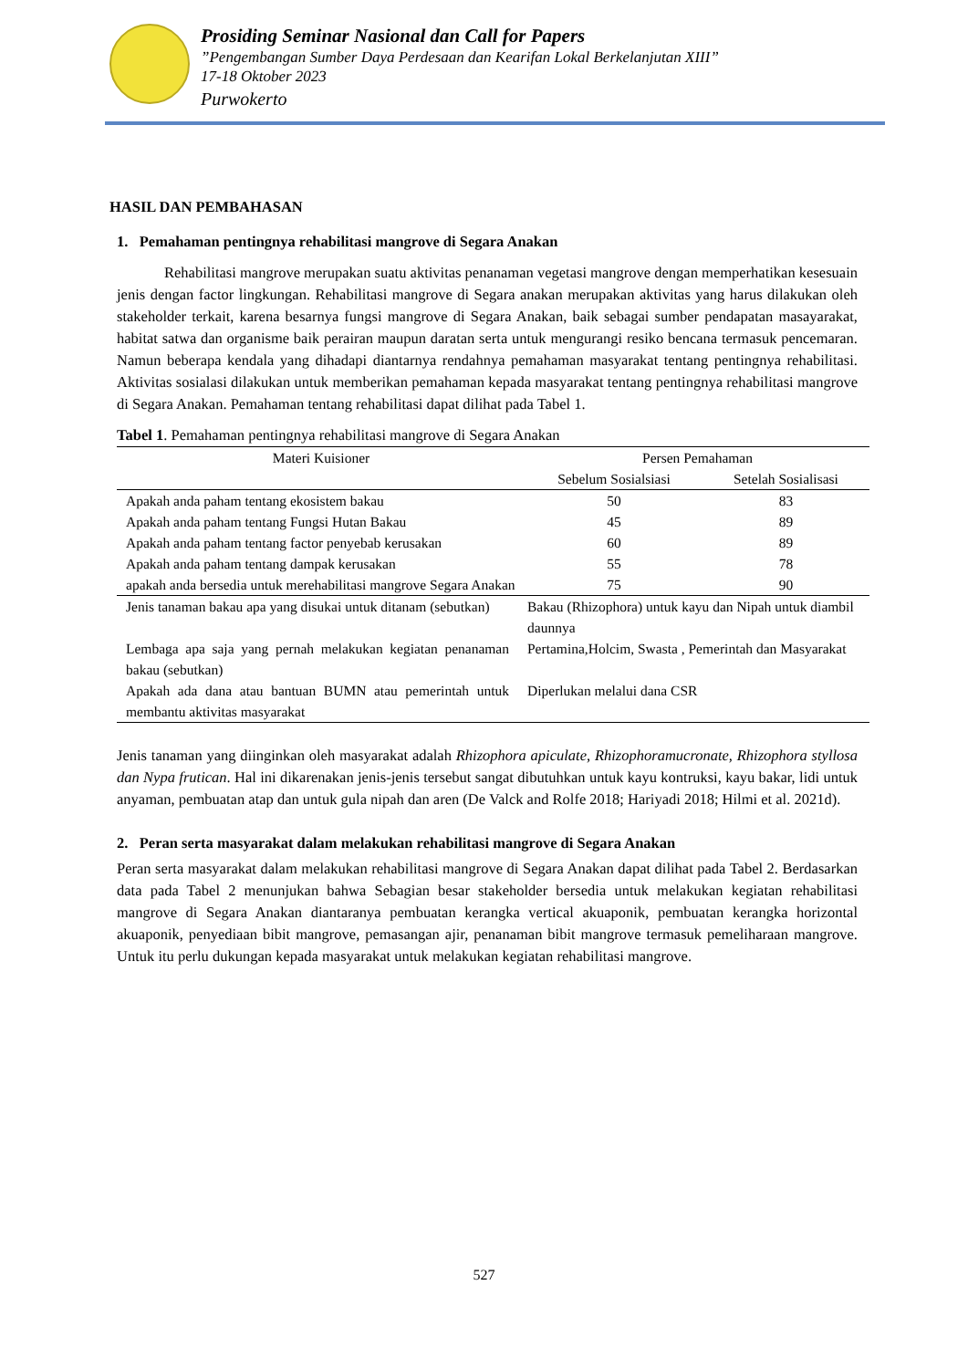Prosiding Seminar Nasional dan Call for Papers
”Pengembangan Sumber Daya Perdesaan dan Kearifan Lokal Berkelanjutan XIII”
17-18 Oktober 2023
Purwokerto
HASIL DAN PEMBAHASAN
1. Pemahaman pentingnya rehabilitasi mangrove di Segara Anakan
Rehabilitasi mangrove merupakan suatu aktivitas penanaman vegetasi mangrove dengan memperhatikan kesesuain jenis dengan factor lingkungan. Rehabilitasi mangrove di Segara anakan merupakan aktivitas yang harus dilakukan oleh stakeholder terkait, karena besarnya fungsi mangrove di Segara Anakan, baik sebagai sumber pendapatan masayarakat, habitat satwa dan organisme baik perairan maupun daratan serta untuk mengurangi resiko bencana termasuk pencemaran. Namun beberapa kendala yang dihadapi diantarnya rendahnya pemahaman masyarakat tentang pentingnya rehabilitasi. Aktivitas sosialasi dilakukan untuk memberikan pemahaman kepada masyarakat tentang pentingnya rehabilitasi mangrove di Segara Anakan. Pemahaman tentang rehabilitasi dapat dilihat pada Tabel 1.
Tabel 1. Pemahaman pentingnya rehabilitasi mangrove di Segara Anakan
| Materi Kuisioner | | Persen Pemahaman | |
| --- | --- | --- | --- |
| | | Sebelum Sosialsiasi | Setelah Sosialisasi |
| Apakah anda paham tentang ekosistem bakau | | 50 | 83 |
| Apakah anda paham tentang Fungsi Hutan Bakau | | 45 | 89 |
| Apakah anda paham tentang factor penyebab kerusakan | | 60 | 89 |
| Apakah anda paham tentang dampak kerusakan | | 55 | 78 |
| apakah anda bersedia untuk merehabilitasi mangrove Segara Anakan | | 75 | 90 |
| Jenis tanaman bakau apa yang disukai untuk ditanam (sebutkan) | Bakau (Rhizophora) untuk kayu dan Nipah untuk diambil daunnya | | |
| Lembaga apa saja yang pernah melakukan kegiatan penanaman bakau (sebutkan) | Pertamina,Holcim, Swasta , Pemerintah dan Masyarakat | | |
| Apakah ada dana atau bantuan BUMN atau pemerintah untuk membantu aktivitas masyarakat | Diperlukan melalui dana CSR | | |
Jenis tanaman yang diinginkan oleh masyarakat adalah Rhizophora apiculate, Rhizophoramucronate, Rhizophora styllosa dan Nypa frutican. Hal ini dikarenakan jenis-jenis tersebut sangat dibutuhkan untuk kayu kontruksi, kayu bakar, lidi untuk anyaman, pembuatan atap dan untuk gula nipah dan aren (De Valck and Rolfe 2018; Hariyadi 2018; Hilmi et al. 2021d).
2. Peran serta masyarakat dalam melakukan rehabilitasi mangrove di Segara Anakan
Peran serta masyarakat dalam melakukan rehabilitasi mangrove di Segara Anakan dapat dilihat pada Tabel 2. Berdasarkan data pada Tabel 2 menunjukan bahwa Sebagian besar stakeholder bersedia untuk melakukan kegiatan rehabilitasi mangrove di Segara Anakan diantaranya pembuatan kerangka vertical akuaponik, pembuatan kerangka horizontal akuaponik, penyediaan bibit mangrove, pemasangan ajir, penanaman bibit mangrove termasuk pemeliharaan mangrove. Untuk itu perlu dukungan kepada masyarakat untuk melakukan kegiatan rehabilitasi mangrove.
527